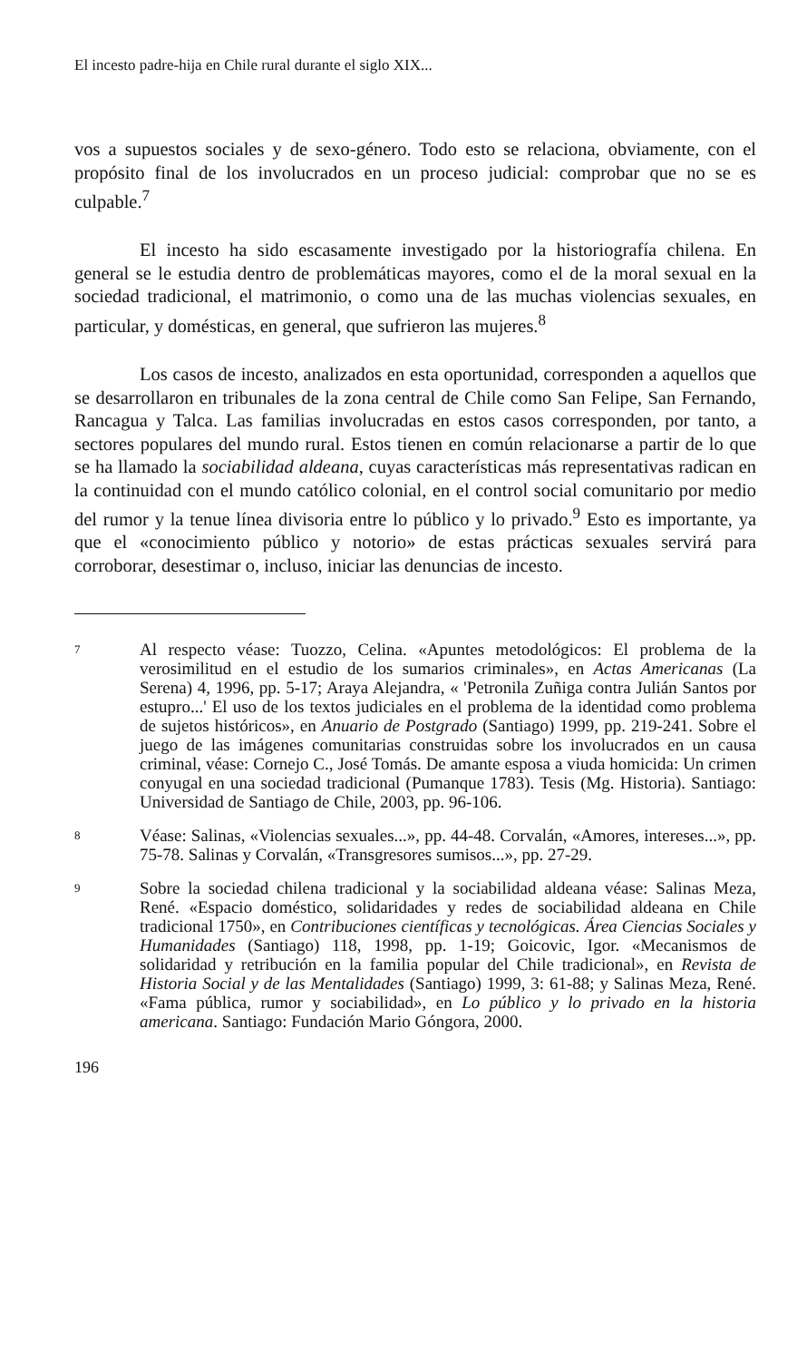El incesto padre-hija en Chile rural durante el siglo XIX...
vos a supuestos sociales y de sexo-género. Todo esto se relaciona, obviamente, con el propósito final de los involucrados en un proceso judicial: comprobar que no se es culpable.<sup>7</sup>
El incesto ha sido escasamente investigado por la historiografía chilena. En general se le estudia dentro de problemáticas mayores, como el de la moral sexual en la sociedad tradicional, el matrimonio, o como una de las muchas violencias sexuales, en particular, y domésticas, en general, que sufrieron las mujeres.<sup>8</sup>
Los casos de incesto, analizados en esta oportunidad, corresponden a aquellos que se desarrollaron en tribunales de la zona central de Chile como San Felipe, San Fernando, Rancagua y Talca. Las familias involucradas en estos casos corresponden, por tanto, a sectores populares del mundo rural. Estos tienen en común relacionarse a partir de lo que se ha llamado la sociabilidad aldeana, cuyas características más representativas radican en la continuidad con el mundo católico colonial, en el control social comunitario por medio del rumor y la tenue línea divisoria entre lo público y lo privado.<sup>9</sup> Esto es importante, ya que el «conocimiento público y notorio» de estas prácticas sexuales servirá para corroborar, desestimar o, incluso, iniciar las denuncias de incesto.
7 Al respecto véase: Tuozzo, Celina. «Apuntes metodológicos: El problema de la verosimilitud en el estudio de los sumarios criminales», en Actas Americanas (La Serena) 4, 1996, pp. 5-17; Araya Alejandra, « 'Petronila Zuñiga contra Julián Santos por estupro...' El uso de los textos judiciales en el problema de la identidad como problema de sujetos históricos», en Anuario de Postgrado (Santiago) 1999, pp. 219-241. Sobre el juego de las imágenes comunitarias construidas sobre los involucrados en un causa criminal, véase: Cornejo C., José Tomás. De amante esposa a viuda homicida: Un crimen conyugal en una sociedad tradicional (Pumanque 1783). Tesis (Mg. Historia). Santiago: Universidad de Santiago de Chile, 2003, pp. 96-106.
8 Véase: Salinas, «Violencias sexuales...», pp. 44-48. Corvalán, «Amores, intereses...», pp. 75-78. Salinas y Corvalán, «Transgresores sumisos...», pp. 27-29.
9 Sobre la sociedad chilena tradicional y la sociabilidad aldeana véase: Salinas Meza, René. «Espacio doméstico, solidaridades y redes de sociabilidad aldeana en Chile tradicional 1750», en Contribuciones científicas y tecnológicas. Área Ciencias Sociales y Humanidades (Santiago) 118, 1998, pp. 1-19; Goicovic, Igor. «Mecanismos de solidaridad y retribución en la familia popular del Chile tradicional», en Revista de Historia Social y de las Mentalidades (Santiago) 1999, 3: 61-88; y Salinas Meza, René. «Fama pública, rumor y sociabilidad», en Lo público y lo privado en la historia americana. Santiago: Fundación Mario Góngora, 2000.
196